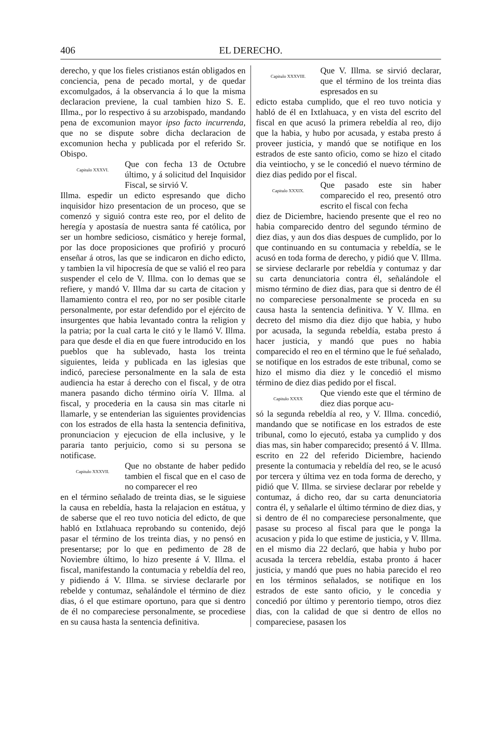406 EL DERECHO.
derecho, y que los fieles cristianos están obligados en conciencia, pena de pecado mortal, y de quedar excomulgados, á la observancia á lo que la misma declaracion previene, la cual tambien hizo S. E. Illma., por lo respectivo á su arzobispado, mandando pena de excomunion mayor ipso facto incurrenda, que no se dispute sobre dicha declaracion de excomunion hecha y publicada por el referido Sr. Obispo.
Capitulo XXXVI.
Que con fecha 13 de Octubre último, y á solicitud del Inquisidor Fiscal, se sirvió V.
Illma. espedir un edicto espresando que dicho inquisidor hizo presentacion de un proceso, que se comenzó y siguió contra este reo, por el delito de heregía y apostasía de nuestra santa fé católica, por ser un hombre sedicioso, cismático y hereje formal, por las doce proposiciones que profirió y procuró enseñar á otros, las que se indicaron en dicho edicto, y tambien la vil hipocresía de que se valió el reo para suspender el celo de V. Illma. con lo demas que se refiere, y mandó V. Illma dar su carta de citacion y llamamiento contra el reo, por no ser posible citarle personalmente, por estar defendido por el ejército de insurgentes que habia levantado contra la religion y la patria; por la cual carta le citó y le llamó V. Illma. para que desde el dia en que fuere introducido en los pueblos que ha sublevado, hasta los treinta siguientes, leida y publicada en las iglesias que indicó, pareciese personalmente en la sala de esta audiencia ha estar á derecho con el fiscal, y de otra manera pasando dicho término oiría V. Illma. al fiscal, y procederia en la causa sin mas citarle ni llamarle, y se entenderian las siguientes providencias con los estrados de ella hasta la sentencia definitiva, pronunciacion y ejecucion de ella inclusive, y le pararia tanto perjuicio, como si su persona se notificase.
Capitulo XXXVII.
Que no obstante de haber pedido tambien el fiscal que en el caso de no comparecer el reo
en el término señalado de treinta dias, se le siguiese la causa en rebeldía, hasta la relajacion en estátua, y de saberse que el reo tuvo noticia del edicto, de que habló en Ixtlahuaca reprobando su contenido, dejó pasar el término de los treinta dias, y no pensó en presentarse; por lo que en pedimento de 28 de Noviembre último, lo hizo presente á V. Illma. el fiscal, manifestando la contumacia y rebeldía del reo, y pidiendo á V. Illma. se sirviese declararle por rebelde y contumaz, señalándole el término de diez dias, ó el que estimare oportuno, para que si dentro de él no compareciese personalmente, se procediese en su causa hasta la sentencia definitiva.
Capitulo XXXVIII.
Que V. Illma. se sirvió declarar, que el término de los treinta dias espresados en su
edicto estaba cumplido, que el reo tuvo noticia y habló de él en Ixtlahuaca, y en vista del escrito del fiscal en que acusó la primera rebeldía al reo, dijo que la habia, y hubo por acusada, y estaba presto á proveer justicia, y mandó que se notifique en los estrados de este santo oficio, como se hizo el citado dia veintiocho, y se le concedió el nuevo término de diez dias pedido por el fiscal.
Capitulo XXXIX.
Que pasado este sin haber comparecido el reo, presentó otro escrito el fiscal con fecha
diez de Diciembre, haciendo presente que el reo no habia comparecido dentro del segundo término de diez dias, y aun dos dias despues de cumplido, por lo que continuando en su contumacia y rebeldía, se le acusó en toda forma de derecho, y pidió que V. Illma. se sirviese declararle por rebeldía y contumaz y dar su carta denunciatoria contra él, señalándole el mismo término de diez dias, para que si dentro de él no compareciese personalmente se proceda en su causa hasta la sentencia definitiva. Y V. Illma. en decreto del mismo dia diez dijo que habia, y hubo por acusada, la segunda rebeldía, estaba presto á hacer justicia, y mandó que pues no habia comparecido el reo en el término que le fué señalado, se notifique en los estrados de este tribunal, como se hizo el mismo dia diez y le concedió el mismo término de diez dias pedido por el fiscal.
Capitulo XXXX
Que viendo este que el término de diez dias porque acu-
só la segunda rebeldía al reo, y V. Illma. concedió, mandando que se notificase en los estrados de este tribunal, como lo ejecutó, estaba ya cumplido y dos dias mas, sin haber comparecido; presentó á V. Illma. escrito en 22 del referido Diciembre, haciendo presente la contumacia y rebeldía del reo, se le acusó por tercera y última vez en toda forma de derecho, y pidió que V. Illma. se sirviese declarar por rebelde y contumaz, á dicho reo, dar su carta denunciatoria contra él, y señalarle el último término de diez dias, y si dentro de él no compareciese personalmente, que pasase su proceso al fiscal para que le ponga la acusacion y pida lo que estime de justicia, y V. Illma. en el mismo dia 22 declaró, que habia y hubo por acusada la tercera rebeldía, estaba pronto á hacer justicia, y mandó que pues no habia parecido el reo en los términos señalados, se notifique en los estrados de este santo oficio, y le concedia y concedió por último y perentorio tiempo, otros diez dias, con la calidad de que si dentro de ellos no compareciese, pasasen los